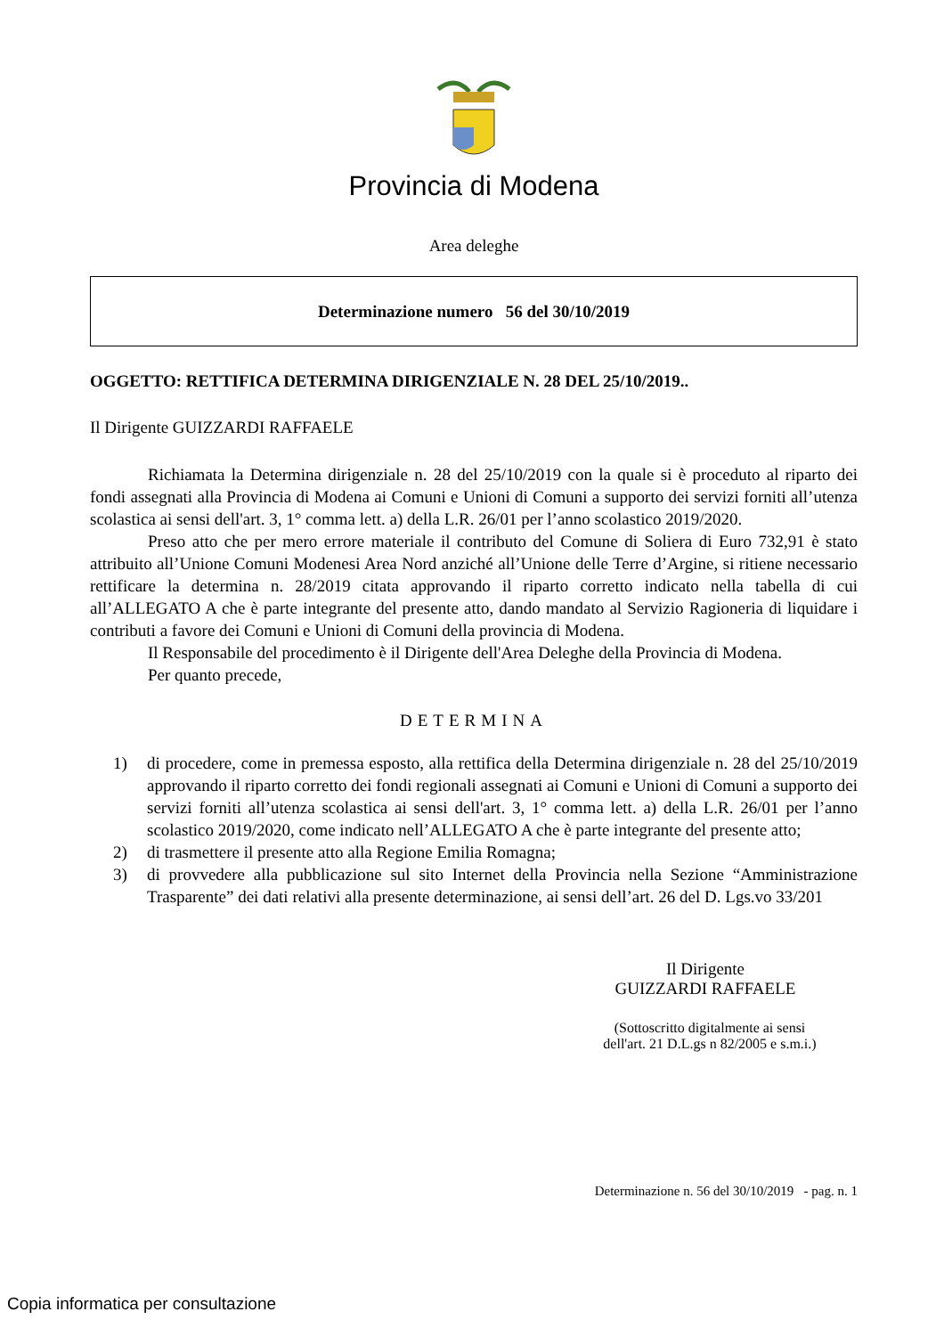Provincia di Modena
Area deleghe
Determinazione numero 56 del 30/10/2019
OGGETTO: RETTIFICA DETERMINA DIRIGENZIALE N. 28 DEL 25/10/2019..
Il Dirigente GUIZZARDI RAFFAELE
Richiamata la Determina dirigenziale n. 28 del 25/10/2019 con la quale si è proceduto al riparto dei fondi assegnati alla Provincia di Modena ai Comuni e Unioni di Comuni a supporto dei servizi forniti all’utenza scolastica ai sensi dell'art. 3, 1° comma lett. a) della L.R. 26/01 per l’anno scolastico 2019/2020.
Preso atto che per mero errore materiale il contributo del Comune di Soliera di Euro 732,91 è stato attribuito all’Unione Comuni Modenesi Area Nord anziché all’Unione delle Terre d’Argine, si ritiene necessario rettificare la determina n. 28/2019 citata approvando il riparto corretto indicato nella tabella di cui all’ALLEGATO A che è parte integrante del presente atto, dando mandato al Servizio Ragioneria di liquidare i contributi a favore dei Comuni e Unioni di Comuni della provincia di Modena.
Il Responsabile del procedimento è il Dirigente dell'Area Deleghe della Provincia di Modena.
Per quanto precede,
DETERMINA
1) di procedere, come in premessa esposto, alla rettifica della Determina dirigenziale n. 28 del 25/10/2019 approvando il riparto corretto dei fondi regionali assegnati ai Comuni e Unioni di Comuni a supporto dei servizi forniti all’utenza scolastica ai sensi dell'art. 3, 1° comma lett. a) della L.R. 26/01 per l’anno scolastico 2019/2020, come indicato nell’ALLEGATO A che è parte integrante del presente atto;
2) di trasmettere il presente atto alla Regione Emilia Romagna;
3) di provvedere alla pubblicazione sul sito Internet della Provincia nella Sezione “Amministrazione Trasparente” dei dati relativi alla presente determinazione, ai sensi dell’art. 26 del D. Lgs.vo 33/201
Il Dirigente
GUIZZARDI RAFFAELE
(Sottoscritto digitalmente ai sensi
dell'art. 21 D.L.gs n 82/2005 e s.m.i.)
Determinazione n. 56 del 30/10/2019 - pag. n. 1
Copia informatica per consultazione